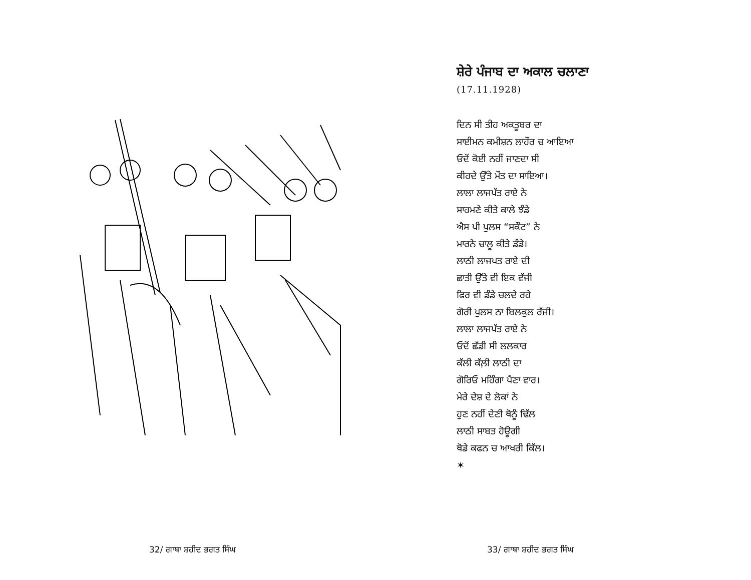32/ ਗਾਥਾ ਸ਼ਹੀਦ ਭਗਤ ਸਿੰਘ
ਸ਼ੇਰੇ ਪੰਜਾਬ ਦਾ ਅਕਾਲ ਚਲਾਣਾ
(17.11.1928)
ਦਿਨ ਸੀ ਤੀਹ ਅਕਤੂਬਰ ਦਾ
ਸਾਈਮਨ ਕਮੀਸ਼ਨ ਲਾਹੌਰ ਚ ਆਇਆ
ਓਦੋਂ ਕੋਈ ਨਹੀਂ ਜਾਣਦਾ ਸੀ
ਕੀਹਦੇ ਉੱਤੇ ਮੌਤ ਦਾ ਸਾਇਆ।
ਲਾਲਾ ਲਾਜਪੱਤ ਰਾਏ ਨੇ
ਸਾਹਮਣੇ ਕੀਤੇ ਕਾਲੇ ਝੰਡੇ
ਐਸ ਪੀ ਪੁਲਸ “ਸਕੌਟ” ਨੇ
ਮਾਰਨੇ ਚਾਲੂ ਕੀਤੇ ਡੰਡੇ।
ਲਾਠੀ ਲਾਜਪਤ ਰਾਏ ਦੀ
ਛਾਤੀ ਉੱਤੇ ਵੀ ਇਕ ਵੱਜੀ
ਫਿਰ ਵੀ ਡੰਡੇ ਚਲਦੇ ਰਹੇ
ਗੋਰੀ ਪੁਲਸ ਨਾ ਬਿਲਕੁਲ ਰੱਜੀ।
ਲਾਲਾ ਲਾਜਪੱਤ ਰਾਏ ਨੇ
ਓਦੋਂ ਛੱਡੀ ਸੀ ਲਲਕਾਰ
ਕੱਲੀ ਕੱਲ਼ੀ ਲਾਠੀ ਦਾ
ਗੋਰਿਓ ਮਹਿੰਗਾ ਪੈਣਾ ਵਾਰ।
ਮੇਰੇ ਦੇਸ਼ ਦੇ ਲੋਕਾਂ ਨੇ
ਹੁਣ ਨਹੀਂ ਦੇਣੀ ਥੋਨੂੰ ਢਿੱਲ
ਲਾਠੀ ਸਾਬਤ ਹੋਊਗੀ
ਥੋਡੇ ਕਫਨ ਚ ਆਖਰੀ ਕਿੱਲ।
✶
33/ ਗਾਥਾ ਸ਼ਹੀਦ ਭਗਤ ਸਿੰਘ